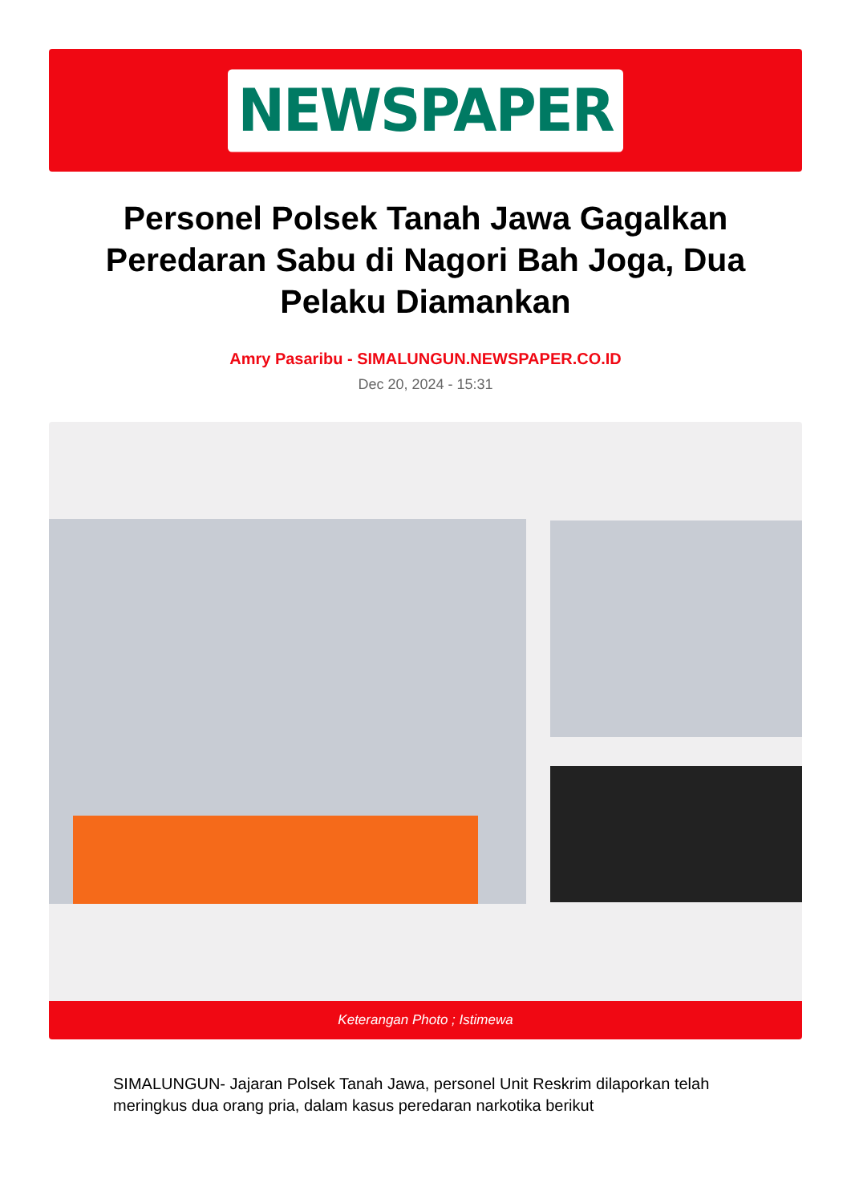NEWSPAPER
Personel Polsek Tanah Jawa Gagalkan Peredaran Sabu di Nagori Bah Joga, Dua Pelaku Diamankan
Amry Pasaribu - SIMALUNGUN.NEWSPAPER.CO.ID
Dec 20, 2024 - 15:31
Keterangan Photo ; Istimewa
SIMALUNGUN- Jajaran Polsek Tanah Jawa, personel Unit Reskrim dilaporkan telah meringkus dua orang pria, dalam kasus peredaran narkotika berikut